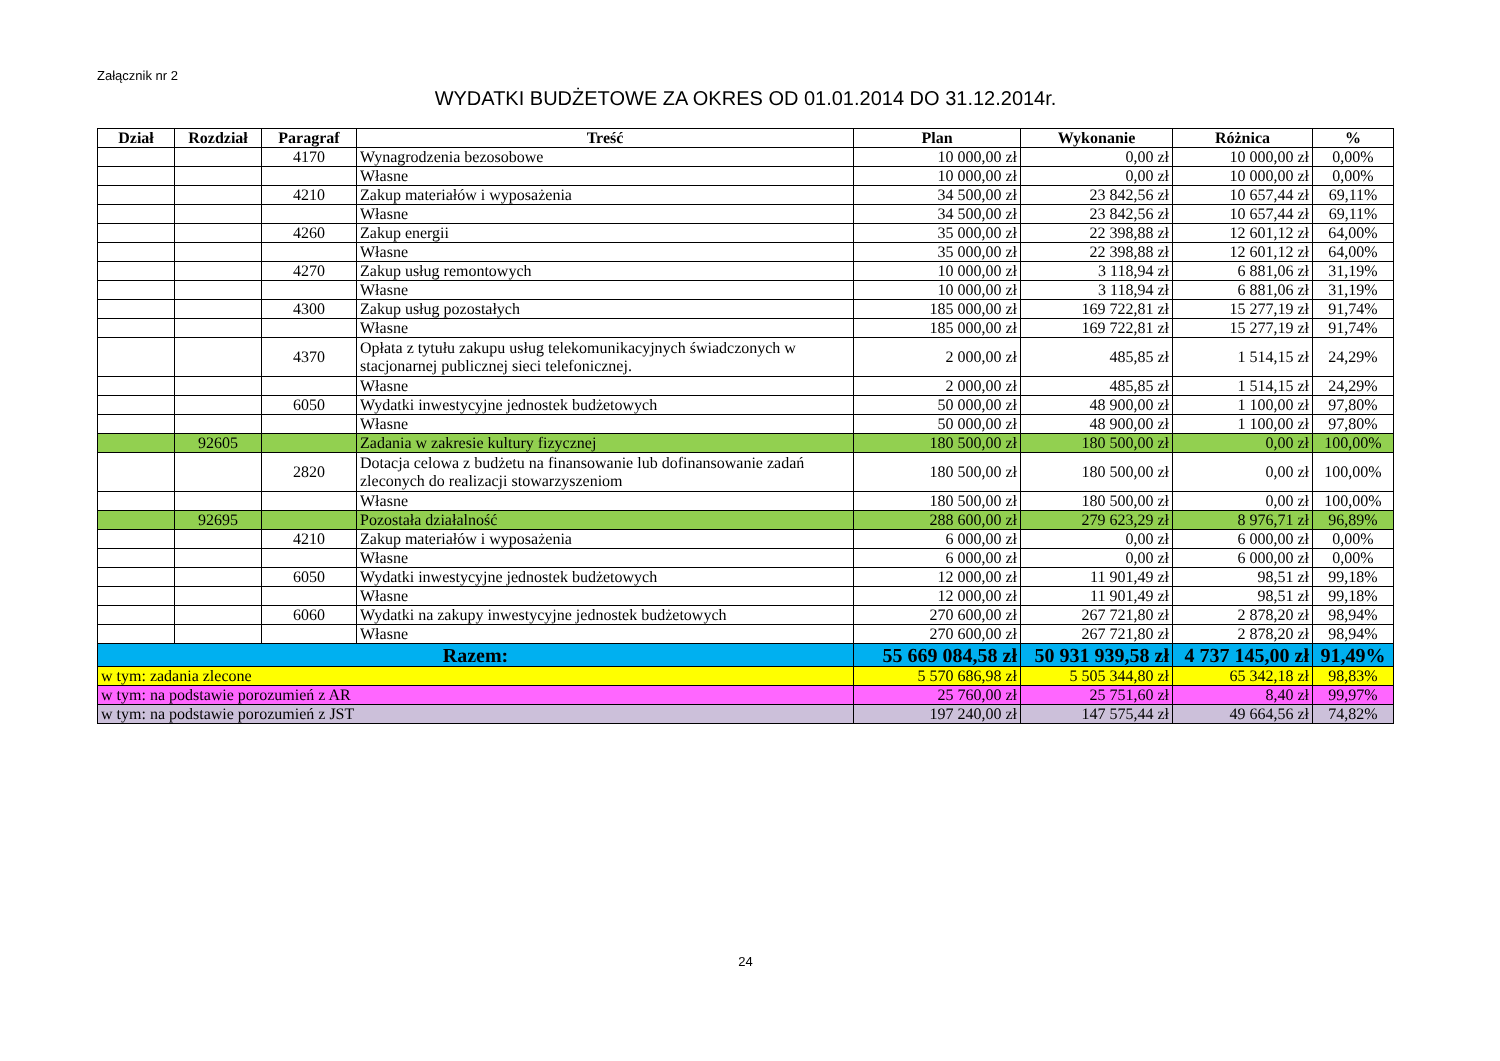Załącznik nr 2
WYDATKI BUDŻETOWE ZA OKRES OD 01.01.2014 DO 31.12.2014r.
| Dział | Rozdział | Paragraf | Treść | Plan | Wykonanie | Różnica | % |
| --- | --- | --- | --- | --- | --- | --- | --- |
| | | 4170 | Wynagrodzenia bezosobowe | 10 000,00 zł | 0,00 zł | 10 000,00 zł | 0,00% |
| | | | Własne | 10 000,00 zł | 0,00 zł | 10 000,00 zł | 0,00% |
| | | 4210 | Zakup materiałów i wyposażenia | 34 500,00 zł | 23 842,56 zł | 10 657,44 zł | 69,11% |
| | | | Własne | 34 500,00 zł | 23 842,56 zł | 10 657,44 zł | 69,11% |
| | | 4260 | Zakup energii | 35 000,00 zł | 22 398,88 zł | 12 601,12 zł | 64,00% |
| | | | Własne | 35 000,00 zł | 22 398,88 zł | 12 601,12 zł | 64,00% |
| | | 4270 | Zakup usług remontowych | 10 000,00 zł | 3 118,94 zł | 6 881,06 zł | 31,19% |
| | | | Własne | 10 000,00 zł | 3 118,94 zł | 6 881,06 zł | 31,19% |
| | | 4300 | Zakup usług pozostałych | 185 000,00 zł | 169 722,81 zł | 15 277,19 zł | 91,74% |
| | | | Własne | 185 000,00 zł | 169 722,81 zł | 15 277,19 zł | 91,74% |
| | | 4370 | Opłata z tytułu zakupu usług telekomunikacyjnych świadczonych w stacjonarnej publicznej sieci telefonicznej. | 2 000,00 zł | 485,85 zł | 1 514,15 zł | 24,29% |
| | | | Własne | 2 000,00 zł | 485,85 zł | 1 514,15 zł | 24,29% |
| | | 6050 | Wydatki inwestycyjne jednostek budżetowych | 50 000,00 zł | 48 900,00 zł | 1 100,00 zł | 97,80% |
| | | | Własne | 50 000,00 zł | 48 900,00 zł | 1 100,00 zł | 97,80% |
| | 92605 | | Zadania w zakresie kultury fizycznej | 180 500,00 zł | 180 500,00 zł | 0,00 zł | 100,00% |
| | | 2820 | Dotacja celowa z budżetu na finansowanie lub dofinansowanie zadań zleconych do realizacji stowarzyszeniom | 180 500,00 zł | 180 500,00 zł | 0,00 zł | 100,00% |
| | | | Własne | 180 500,00 zł | 180 500,00 zł | 0,00 zł | 100,00% |
| | 92695 | | Pozostała działalność | 288 600,00 zł | 279 623,29 zł | 8 976,71 zł | 96,89% |
| | | 4210 | Zakup materiałów i wyposażenia | 6 000,00 zł | 0,00 zł | 6 000,00 zł | 0,00% |
| | | | Własne | 6 000,00 zł | 0,00 zł | 6 000,00 zł | 0,00% |
| | | 6050 | Wydatki inwestycyjne jednostek budżetowych | 12 000,00 zł | 11 901,49 zł | 98,51 zł | 99,18% |
| | | | Własne | 12 000,00 zł | 11 901,49 zł | 98,51 zł | 99,18% |
| | | 6060 | Wydatki na zakupy inwestycyjne jednostek budżetowych | 270 600,00 zł | 267 721,80 zł | 2 878,20 zł | 98,94% |
| | | | Własne | 270 600,00 zł | 267 721,80 zł | 2 878,20 zł | 98,94% |
| Razem: | | | | 55 669 084,58 zł | 50 931 939,58 zł | 4 737 145,00 zł | 91,49% |
| w tym: zadania zlecone | | | | 5 570 686,98 zł | 5 505 344,80 zł | 65 342,18 zł | 98,83% |
| w tym: na podstawie porozumień z AR | | | | 25 760,00 zł | 25 751,60 zł | 8,40 zł | 99,97% |
| w tym: na podstawie porozumień z JST | | | | 197 240,00 zł | 147 575,44 zł | 49 664,56 zł | 74,82% |
24